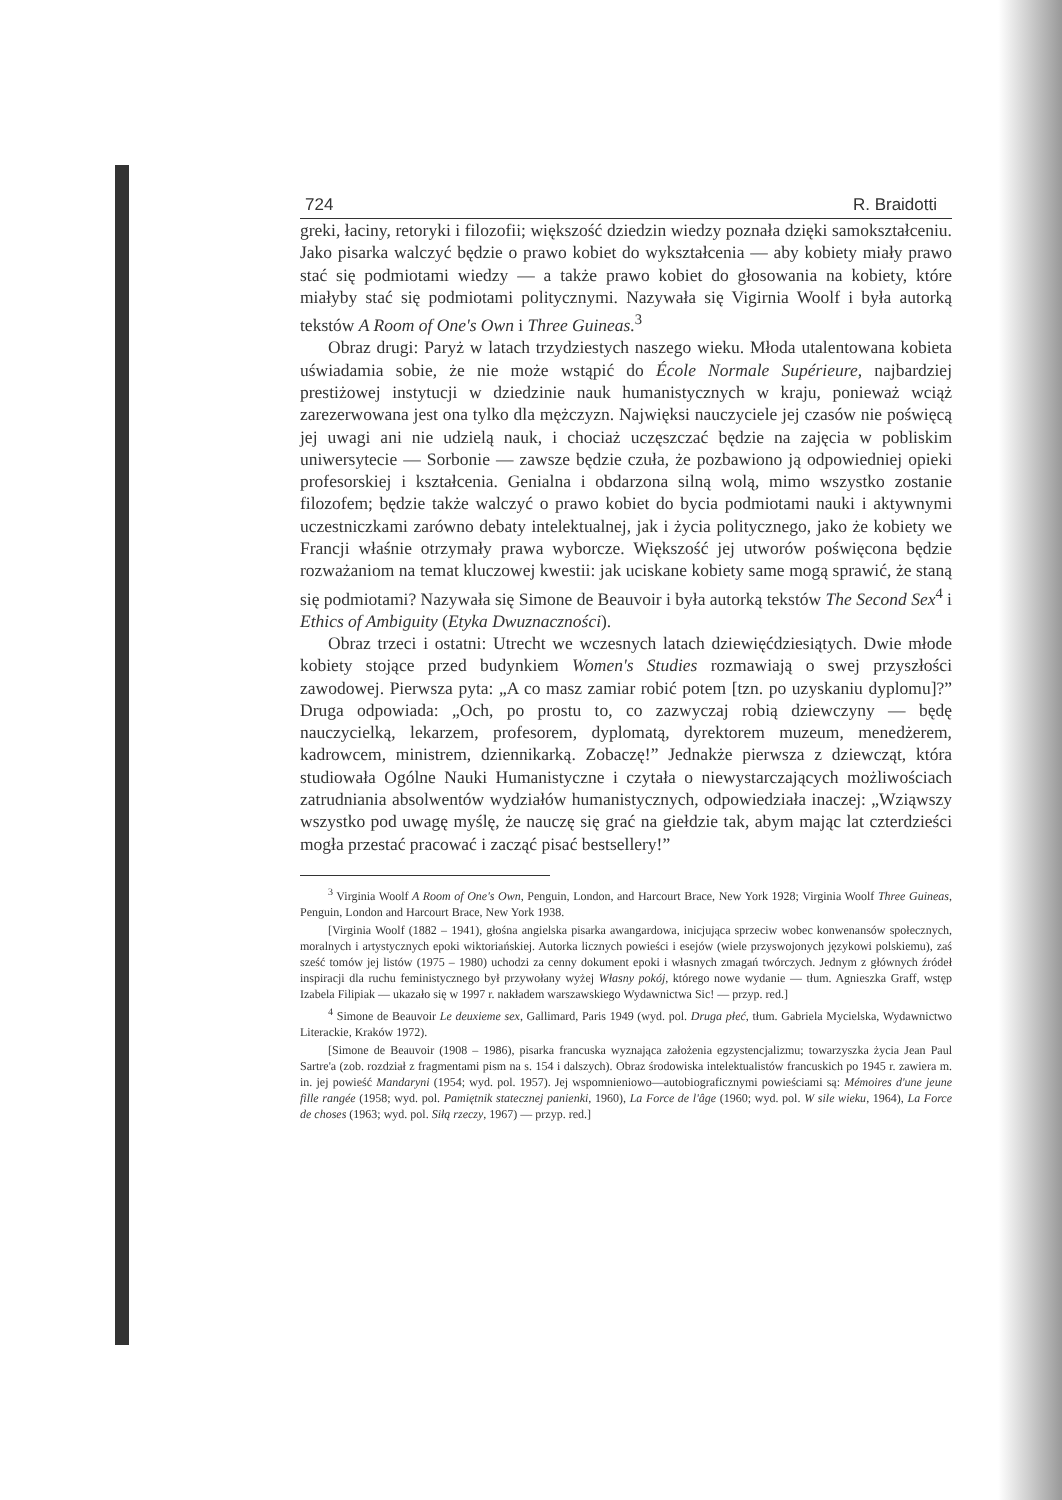724 R. Braidotti
greki, łaciny, retoryki i filozofii; większość dziedzin wiedzy poznała dzięki samokształceniu. Jako pisarka walczyć będzie o prawo kobiet do wykształcenia — aby kobiety miały prawo stać się podmiotami wiedzy — a także prawo kobiet do głosowania na kobiety, które miałyby stać się podmiotami politycznymi. Nazywała się Vigirnia Woolf i była autorką tekstów A Room of One's Own i Three Guineas.<sup>3</sup>
Obraz drugi: Paryż w latach trzydziestych naszego wieku. Młoda utalentowana kobieta uświadamia sobie, że nie może wstąpić do École Normale Supérieure, najbardziej prestiżowej instytucji w dziedzinie nauk humanistycznych w kraju, ponieważ wciąż zarezerwowana jest ona tylko dla mężczyzn. Najwięksi nauczyciele jej czasów nie poświęcą jej uwagi ani nie udzielą nauk, i chociaż uczęszczać będzie na zajęcia w pobliskim uniwersytecie — Sorbonie — zawsze będzie czuła, że pozbawiono ją odpowiedniej opieki profesorskiej i kształcenia. Genialna i obdarzona silną wolą, mimo wszystko zostanie filozofem; będzie także walczyć o prawo kobiet do bycia podmiotami nauki i aktywnymi uczestniczkami zarówno debaty intelektualnej, jak i życia politycznego, jako że kobiety we Francji właśnie otrzymały prawa wyborcze. Większość jej utworów poświęcona będzie rozważaniom na temat kluczowej kwestii: jak uciskane kobiety same mogą sprawić, że staną się podmiotami? Nazywała się Simone de Beauvoir i była autorką tekstów The Second Sex<sup>4</sup> i Ethics of Ambiguity (Etyka Dwuznaczności).
Obraz trzeci i ostatni: Utrecht we wczesnych latach dziewięćdziesiątych. Dwie młode kobiety stojące przed budynkiem Women's Studies rozmawiają o swej przyszłości zawodowej. Pierwsza pyta: „A co masz zamiar robić potem [tzn. po uzyskaniu dyplomu]?” Druga odpowiada: „Och, po prostu to, co zazwyczaj robią dziewczyny — będę nauczycielką, lekarzem, profesorem, dyplomatą, dyrektorem muzeum, menedżerem, kadrowcem, ministrem, dziennikarką. Zobaczę!” Jednakże pierwsza z dziewcząt, która studiowała Ogólne Nauki Humanistyczne i czytała o niewystarczających możliwościach zatrudniania absolwentów wydziałów humanistycznych, odpowiedziała inaczej: „Wziąwszy wszystko pod uwagę myślę, że nauczę się grać na giełdzie tak, abym mając lat czterdzieści mogła przestać pracować i zacząć pisać bestsellery!”
<sup>3</sup> Virginia Woolf A Room of One's Own, Penguin, London, and Harcourt Brace, New York 1928; Virginia Woolf Three Guineas, Penguin, London and Harcourt Brace, New York 1938.
[Virginia Woolf (1882 – 1941), głośna angielska pisarka awangardowa, inicjująca sprzeciw wobec konwenansów społecznych, moralnych i artystycznych epoki wiktoriańskiej. Autorka licznych powieści i esejów (wiele przyswojonych językowi polskiemu), zaś sześć tomów jej listów (1975 – 1980) uchodzi za cenny dokument epoki i własnych zmagań twórczych. Jednym z głównych źródeł inspiracji dla ruchu feministycznego był przywołany wyżej Własny pokój, którego nowe wydanie — tłum. Agnieszka Graff, wstęp Izabela Filipiak — ukazało się w 1997 r. nakładem warszawskiego Wydawnictwa Sic! — przyp. red.]
<sup>4</sup> Simone de Beauvoir Le deuxieme sex, Gallimard, Paris 1949 (wyd. pol. Druga płeć, tłum. Gabriela Mycielska, Wydawnictwo Literackie, Kraków 1972).
[Simone de Beauvoir (1908 – 1986), pisarka francuska wyznająca założenia egzystencjalizmu; towarzyszka życia Jean Paul Sartre'a (zob. rozdział z fragmentami pism na s. 154 i dalszych). Obraz środowiska intelektualistów francuskich po 1945 r. zawiera m. in. jej powieść Mandaryni (1954; wyd. pol. 1957). Jej wspomnieniowo—autobiograficznymi powieściami są: Mémoires d'une jeune fille rangée (1958; wyd. pol. Pamiętnik statecznej panienki, 1960), La Force de l'âge (1960; wyd. pol. W sile wieku, 1964), La Force de choses (1963; wyd. pol. Siłą rzeczy, 1967) — przyp. red.]